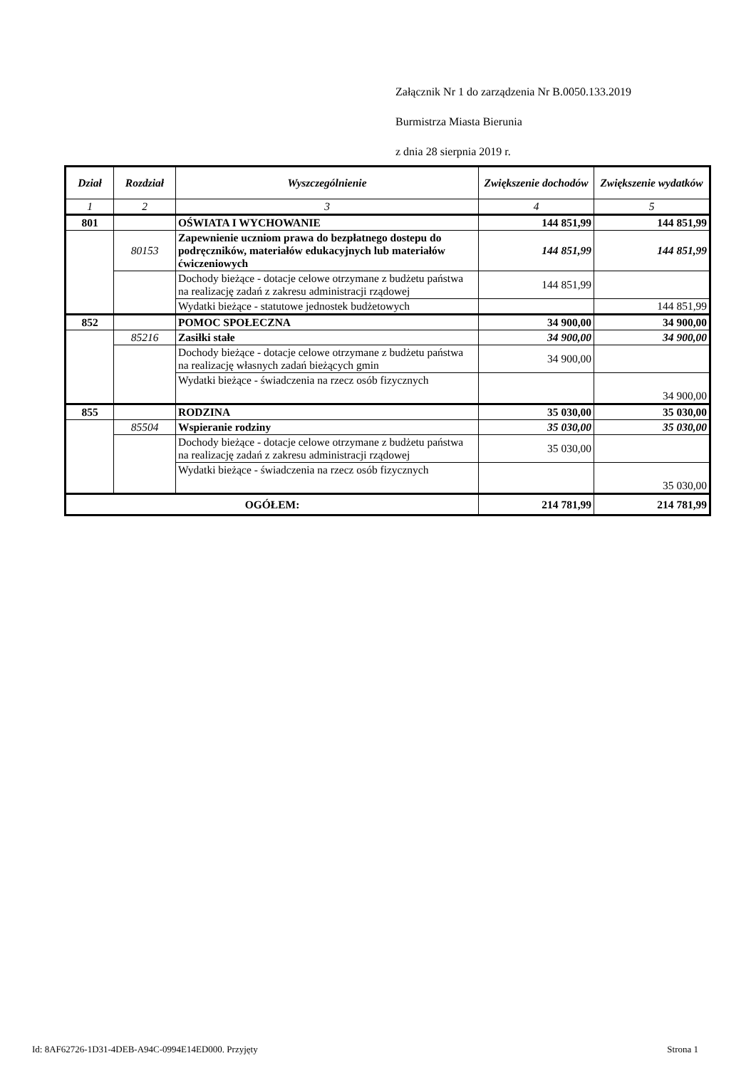Załącznik Nr 1 do zarządzenia Nr B.0050.133.2019
Burmistrza Miasta Bierunia
z dnia 28 sierpnia 2019 r.
| Dział | Rozdział | Wyszczególnienie | Zwiększenie dochodów | Zwiększenie wydatków |
| --- | --- | --- | --- | --- |
| 1 | 2 | 3 | 4 | 5 |
| 801 | | OŚWIATA I WYCHOWANIE | 144 851,99 | 144 851,99 |
| | 80153 | Zapewnienie uczniom prawa do bezpłatnego dostepu do podręczników, materiałów edukacyjnych lub materiałów ćwiczeniowych | 144 851,99 | 144 851,99 |
| | | Dochody bieżące - dotacje celowe otrzymane z budżetu państwa na realizację zadań z zakresu administracji rządowej | 144 851,99 | |
| | | Wydatki bieżące - statutowe jednostek budżetowych | | 144 851,99 |
| 852 | | POMOC SPOŁECZNA | 34 900,00 | 34 900,00 |
| | 85216 | Zasiłki stałe | 34 900,00 | 34 900,00 |
| | | Dochody bieżące - dotacje celowe otrzymane z budżetu państwa na realizację własnych zadań bieżących gmin | 34 900,00 | |
| | | Wydatki bieżące - świadczenia na rzecz osób fizycznych | | 34 900,00 |
| 855 | | RODZINA | 35 030,00 | 35 030,00 |
| | 85504 | Wspieranie rodziny | 35 030,00 | 35 030,00 |
| | | Dochody bieżące - dotacje celowe otrzymane z budżetu państwa na realizację zadań z zakresu administracji rządowej | 35 030,00 | |
| | | Wydatki bieżące - świadczenia na rzecz osób fizycznych | | 35 030,00 |
| OGÓŁEM: | | | 214 781,99 | 214 781,99 |
Id: 8AF62726-1D31-4DEB-A94C-0994E14ED000. Przyjęty Strona 1